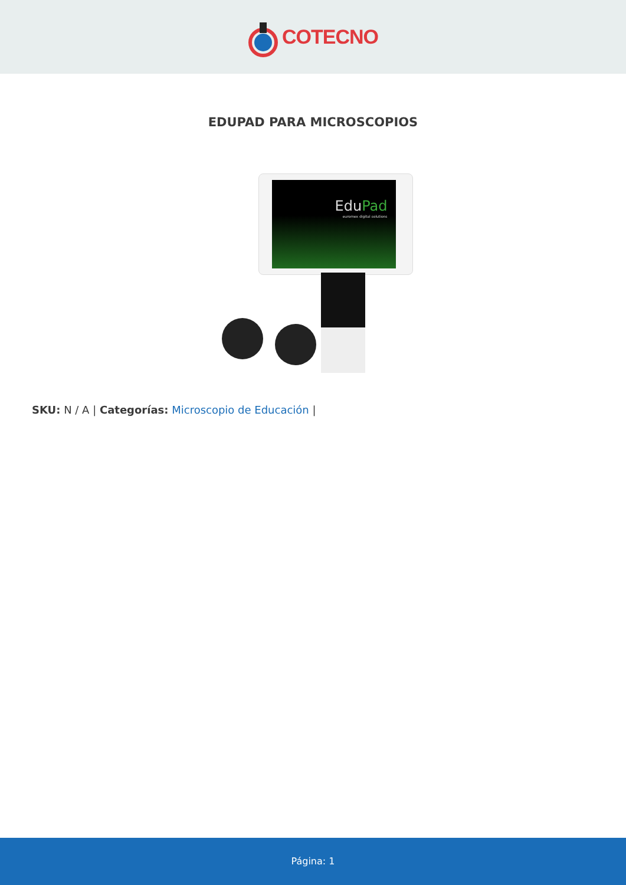COTECNO
EDUPAD PARA MICROSCOPIOS
EduPad
euromex digital solutions
SKU: N / A | Categorías: Microscopio de Educación |
Página: 1